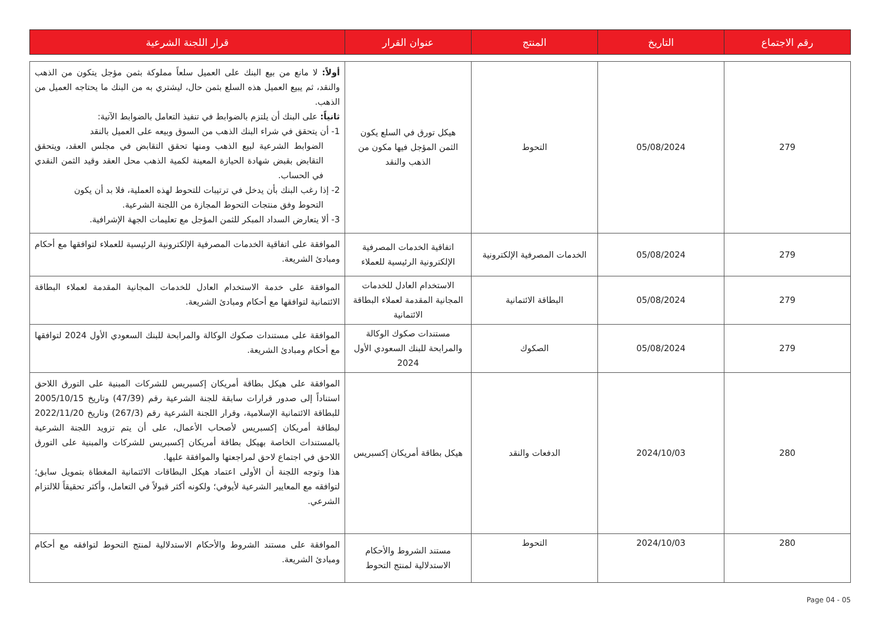| رقم الاجتماع | التاريخ | المنتج | عنوان القرار | قرار اللجنة الشرعية |
| --- | --- | --- | --- | --- |
| 279 | 05/08/2024 | التحوط | هيكل تورق في السلع يكون الثمن المؤجل فيها مكون من الذهب والنقد | أولاً: لا مانع من بيع البنك على العميل سلعاً مملوكة بثمن مؤجل يتكون من الذهب والنقد، ثم يبيع العميل هذه السلع بثمن حال، ليشتري به من البنك ما يحتاجه العميل من الذهب. ثانياً: على البنك أن يلتزم بالضوابط في تنفيذ التعامل بالضوابط الآتية: 1- أن يتحقق في شراء البنك الذهب من السوق وبيعه على العميل بالنقد الضوابط الشرعية لبيع الذهب ومنها تحقق التقابض في مجلس العقد، ويتحقق التقابض بقبض شهادة الحيازة المعينة لكمية الذهب محل العقد وقيد الثمن النقدي في الحساب. 2- إذا رغب البنك بأن يدخل في ترتيبات للتحوط لهذه العملية، فلا بد أن يكون التحوط وفق منتجات التحوط المجازة من اللجنة الشرعية. 3- ألا يتعارض السداد المبكر للثمن المؤجل مع تعليمات الجهة الإشرافية. |
| 279 | 05/08/2024 | الخدمات المصرفية الإلكترونية | اتفاقية الخدمات المصرفية الإلكترونية الرئيسية للعملاء | الموافقة على اتفاقية الخدمات المصرفية الإلكترونية الرئيسية للعملاء لتوافقها مع أحكام ومبادئ الشريعة. |
| 279 | 05/08/2024 | البطاقة الائتمانية | الاستخدام العادل للخدمات المجانية المقدمة لعملاء البطاقة الائتمانية | الموافقة على خدمة الاستخدام العادل للخدمات المجانية المقدمة لعملاء البطاقة الائتمانية لتوافقها مع أحكام ومبادئ الشريعة. |
| 279 | 05/08/2024 | الصكوك | مستندات صكوك الوكالة والمرابحة للبنك السعودي الأول 2024 | الموافقة على مستندات صكوك الوكالة والمرابحة للبنك السعودي الأول 2024 لتوافقها مع أحكام ومبادئ الشريعة. |
| 280 | 2024/10/03 | الدفعات والنقد | هيكل بطاقة أمريكان إكسبريس | الموافقة على هيكل بطاقة أمريكان إكسبريس للشركات المبنية على التورق اللاحق استناداً إلى صدور قرارات سابقة للجنة الشرعية رقم (47/39) وتاريخ 2005/10/15 للبطاقة الائتمانية الإسلامية، وقرار اللجنة الشرعية رقم (267/3) وتاريخ 2022/11/20 لبطاقة أمريكان إكسبريس لأصحاب الأعمال، على أن يتم تزويد اللجنة الشرعية بالمستندات الخاصة بهيكل بطاقة أمريكان إكسبريس للشركات والمبنية على التورق اللاحق في اجتماع لاحق لمراجعتها والموافقة عليها. هذا وتوجه اللجنة أن الأولى اعتماد هيكل البطاقات الائتمانية المغطاة بتمويل سابق؛ لتوافقه مع المعايير الشرعية لأيوفي؛ ولكونه أكثر قبولاً في التعامل، وأكثر تحقيقاً للالتزام الشرعي. |
| 280 | 2024/10/03 | التحوط | مستند الشروط والأحكام الاستدلالية لمنتج التحوط | الموافقة على مستند الشروط والأحكام الاستدلالية لمنتج التحوط لتوافقه مع أحكام ومبادئ الشريعة. |
Page 04 - 05